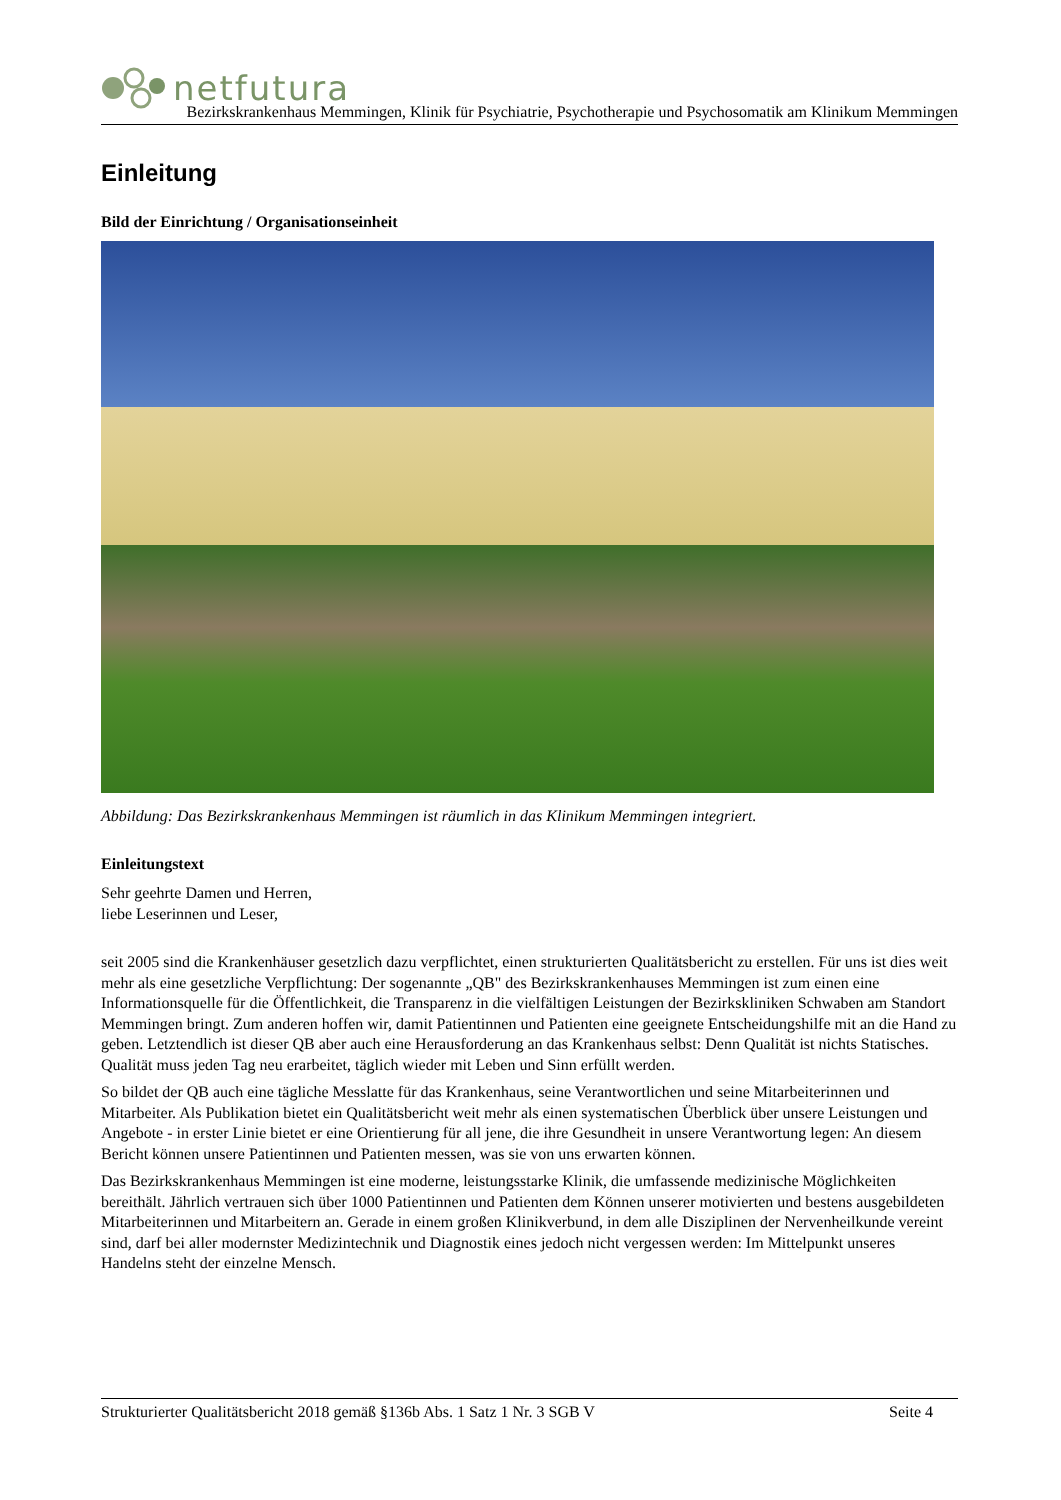netfutura
Bezirkskrankenhaus Memmingen, Klinik für Psychiatrie, Psychotherapie und Psychosomatik am Klinikum Memmingen
Einleitung
Bild der Einrichtung / Organisationseinheit
Abbildung: Das Bezirkskrankenhaus Memmingen ist räumlich in das Klinikum Memmingen integriert.
Einleitungstext
Sehr geehrte Damen und Herren,
liebe Leserinnen und Leser,
seit 2005 sind die Krankenhäuser gesetzlich dazu verpflichtet, einen strukturierten Qualitätsbericht zu erstellen. Für uns ist dies weit mehr als eine gesetzliche Verpflichtung: Der sogenannte „QB" des Bezirkskrankenhauses Memmingen ist zum einen eine Informationsquelle für die Öffentlichkeit, die Transparenz in die vielfältigen Leistungen der Bezirkskliniken Schwaben am Standort Memmingen bringt. Zum anderen hoffen wir, damit Patientinnen und Patienten eine geeignete Entscheidungshilfe mit an die Hand zu geben. Letztendlich ist dieser QB aber auch eine Herausforderung an das Krankenhaus selbst: Denn Qualität ist nichts Statisches. Qualität muss jeden Tag neu erarbeitet, täglich wieder mit Leben und Sinn erfüllt werden.
So bildet der QB auch eine tägliche Messlatte für das Krankenhaus, seine Verantwortlichen und seine Mitarbeiterinnen und Mitarbeiter. Als Publikation bietet ein Qualitätsbericht weit mehr als einen systematischen Überblick über unsere Leistungen und Angebote - in erster Linie bietet er eine Orientierung für all jene, die ihre Gesundheit in unsere Verantwortung legen: An diesem Bericht können unsere Patientinnen und Patienten messen, was sie von uns erwarten können.
Das Bezirkskrankenhaus Memmingen ist eine moderne, leistungsstarke Klinik, die umfassende medizinische Möglichkeiten bereithält. Jährlich vertrauen sich über 1000 Patientinnen und Patienten dem Können unserer motivierten und bestens ausgebildeten Mitarbeiterinnen und Mitarbeitern an. Gerade in einem großen Klinikverbund, in dem alle Disziplinen der Nervenheilkunde vereint sind, darf bei aller modernster Medizintechnik und Diagnostik eines jedoch nicht vergessen werden: Im Mittelpunkt unseres Handelns steht der einzelne Mensch.
Strukturierter Qualitätsbericht 2018 gemäß §136b Abs. 1 Satz 1 Nr. 3 SGB V Seite 4